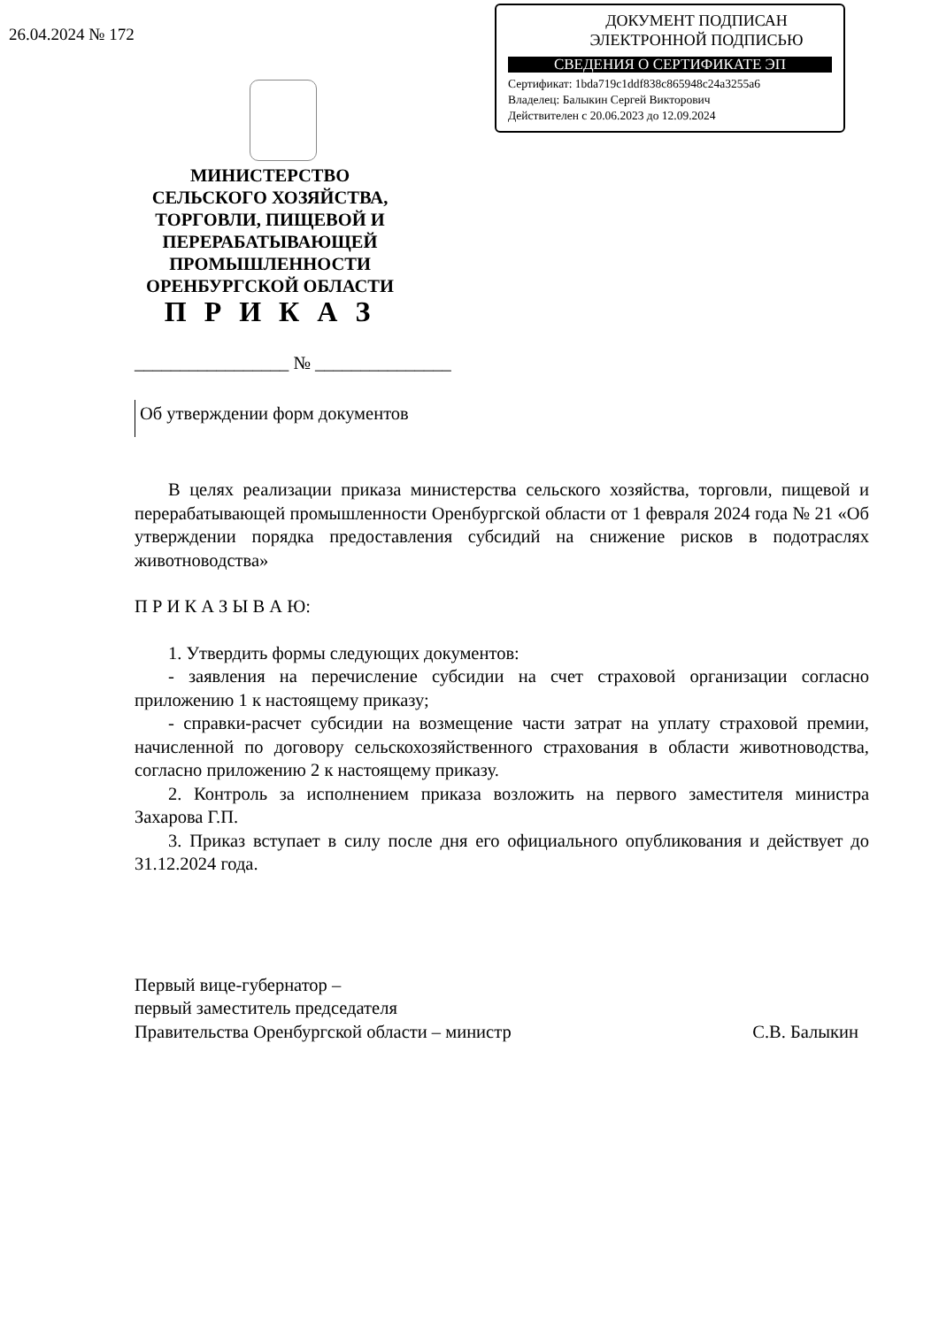26.04.2024 № 172
ДОКУМЕНТ ПОДПИСАН
ЭЛЕКТРОННОЙ ПОДПИСЬЮ
СВЕДЕНИЯ О СЕРТИФИКАТЕ ЭП
Сертификат: 1bda719c1ddf838c865948c24a3255a6
Владелец: Балыкин Сергей Викторович
Действителен с 20.06.2023 до 12.09.2024
МИНИСТЕРСТВО
СЕЛЬСКОГО ХОЗЯЙСТВА,
ТОРГОВЛИ, ПИЩЕВОЙ И
ПЕРЕРАБАТЫВАЮЩЕЙ
ПРОМЫШЛЕННОСТИ
ОРЕНБУРГСКОЙ ОБЛАСТИ
П Р И К А З
_________________ № _______________
Об утверждении форм документов
В целях реализации приказа министерства сельского хозяйства, торговли, пищевой и перерабатывающей промышленности Оренбургской области от 1 февраля 2024 года № 21 «Об утверждении порядка предоставления субсидий на снижение рисков в подотраслях животноводства»
П Р И К А З Ы В А Ю:
1. Утвердить формы следующих документов:
- заявления на перечисление субсидии на счет страховой организации согласно приложению 1 к настоящему приказу;
- справки-расчет субсидии на возмещение части затрат на уплату страховой премии, начисленной по договору сельскохозяйственного страхования в области животноводства, согласно приложению 2 к настоящему приказу.
2. Контроль за исполнением приказа возложить на первого заместителя министра Захарова Г.П.
3. Приказ вступает в силу после дня его официального опубликования и действует до 31.12.2024 года.
Первый вице-губернатор –
первый заместитель председателя
Правительства Оренбургской области – министр
С.В. Балыкин